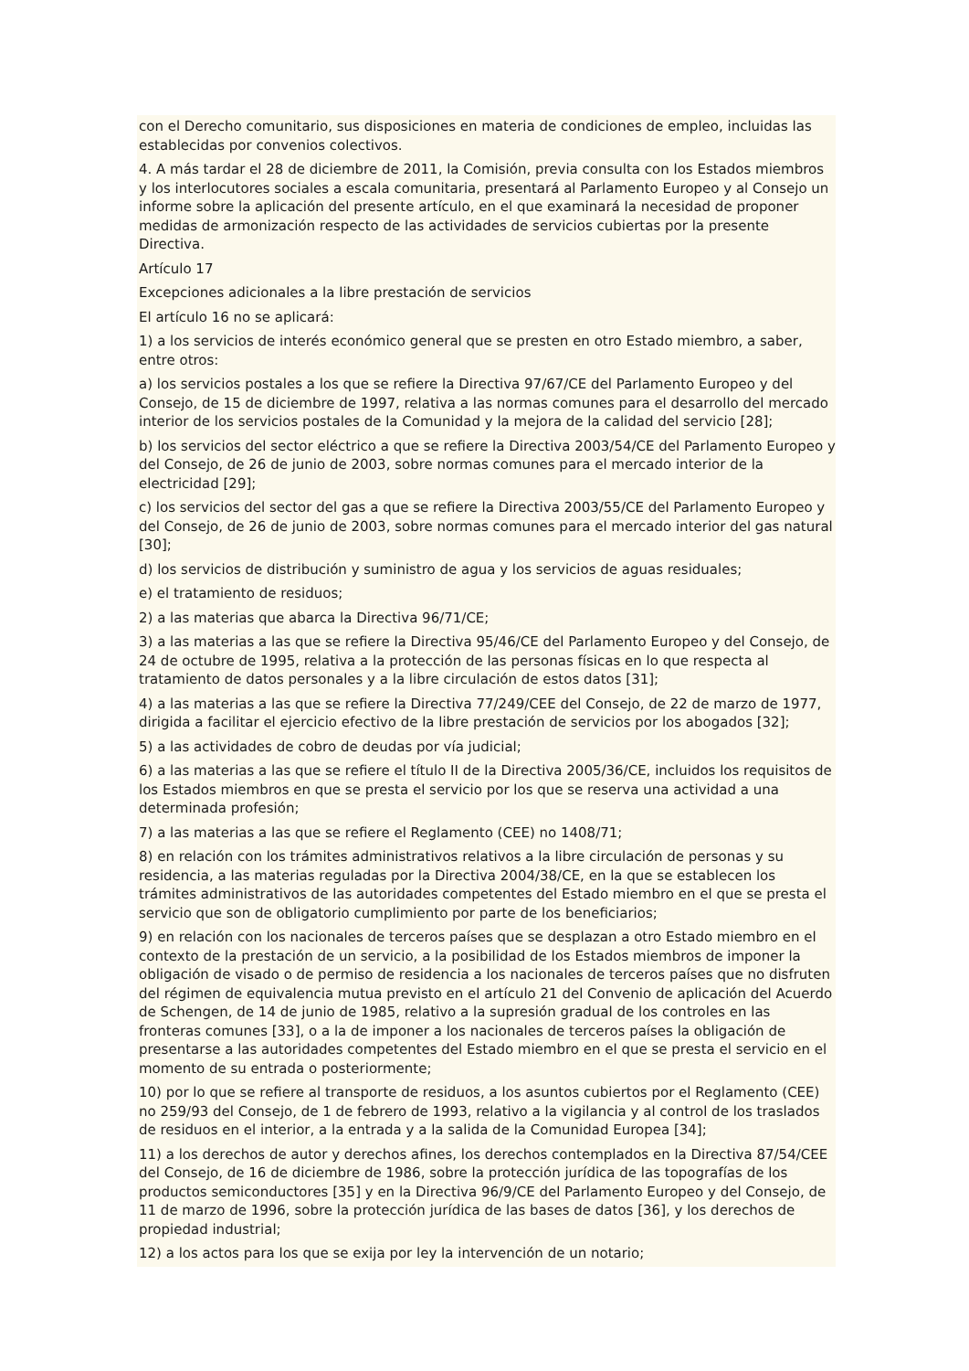con el Derecho comunitario, sus disposiciones en materia de condiciones de empleo, incluidas las establecidas por convenios colectivos.
4. A más tardar el 28 de diciembre de 2011, la Comisión, previa consulta con los Estados miembros y los interlocutores sociales a escala comunitaria, presentará al Parlamento Europeo y al Consejo un informe sobre la aplicación del presente artículo, en el que examinará la necesidad de proponer medidas de armonización respecto de las actividades de servicios cubiertas por la presente Directiva.
Artículo 17
Excepciones adicionales a la libre prestación de servicios
El artículo 16 no se aplicará:
1) a los servicios de interés económico general que se presten en otro Estado miembro, a saber, entre otros:
a) los servicios postales a los que se refiere la Directiva 97/67/CE del Parlamento Europeo y del Consejo, de 15 de diciembre de 1997, relativa a las normas comunes para el desarrollo del mercado interior de los servicios postales de la Comunidad y la mejora de la calidad del servicio [28];
b) los servicios del sector eléctrico a que se refiere la Directiva 2003/54/CE del Parlamento Europeo y del Consejo, de 26 de junio de 2003, sobre normas comunes para el mercado interior de la electricidad [29];
c) los servicios del sector del gas a que se refiere la Directiva 2003/55/CE del Parlamento Europeo y del Consejo, de 26 de junio de 2003, sobre normas comunes para el mercado interior del gas natural [30];
d) los servicios de distribución y suministro de agua y los servicios de aguas residuales;
e) el tratamiento de residuos;
2) a las materias que abarca la Directiva 96/71/CE;
3) a las materias a las que se refiere la Directiva 95/46/CE del Parlamento Europeo y del Consejo, de 24 de octubre de 1995, relativa a la protección de las personas físicas en lo que respecta al tratamiento de datos personales y a la libre circulación de estos datos [31];
4) a las materias a las que se refiere la Directiva 77/249/CEE del Consejo, de 22 de marzo de 1977, dirigida a facilitar el ejercicio efectivo de la libre prestación de servicios por los abogados [32];
5) a las actividades de cobro de deudas por vía judicial;
6) a las materias a las que se refiere el título II de la Directiva 2005/36/CE, incluidos los requisitos de los Estados miembros en que se presta el servicio por los que se reserva una actividad a una determinada profesión;
7) a las materias a las que se refiere el Reglamento (CEE) no 1408/71;
8) en relación con los trámites administrativos relativos a la libre circulación de personas y su residencia, a las materias reguladas por la Directiva 2004/38/CE, en la que se establecen los trámites administrativos de las autoridades competentes del Estado miembro en el que se presta el servicio que son de obligatorio cumplimiento por parte de los beneficiarios;
9) en relación con los nacionales de terceros países que se desplazan a otro Estado miembro en el contexto de la prestación de un servicio, a la posibilidad de los Estados miembros de imponer la obligación de visado o de permiso de residencia a los nacionales de terceros países que no disfruten del régimen de equivalencia mutua previsto en el artículo 21 del Convenio de aplicación del Acuerdo de Schengen, de 14 de junio de 1985, relativo a la supresión gradual de los controles en las fronteras comunes [33], o a la de imponer a los nacionales de terceros países la obligación de presentarse a las autoridades competentes del Estado miembro en el que se presta el servicio en el momento de su entrada o posteriormente;
10) por lo que se refiere al transporte de residuos, a los asuntos cubiertos por el Reglamento (CEE) no 259/93 del Consejo, de 1 de febrero de 1993, relativo a la vigilancia y al control de los traslados de residuos en el interior, a la entrada y a la salida de la Comunidad Europea [34];
11) a los derechos de autor y derechos afines, los derechos contemplados en la Directiva 87/54/CEE del Consejo, de 16 de diciembre de 1986, sobre la protección jurídica de las topografías de los productos semiconductores [35] y en la Directiva 96/9/CE del Parlamento Europeo y del Consejo, de 11 de marzo de 1996, sobre la protección jurídica de las bases de datos [36], y los derechos de propiedad industrial;
12) a los actos para los que se exija por ley la intervención de un notario;